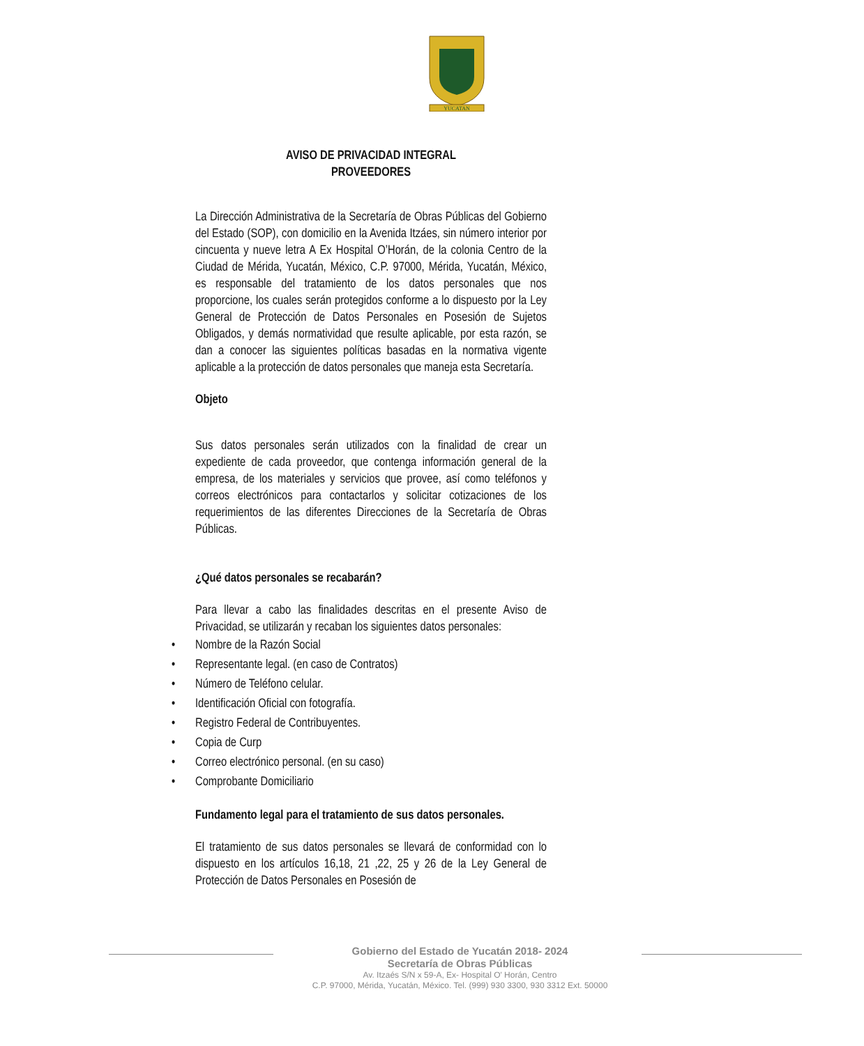YUCATAN
AVISO DE PRIVACIDAD INTEGRAL
PROVEEDORES
La Dirección Administrativa de la Secretaría de Obras Públicas del Gobierno del Estado (SOP), con domicilio en la Avenida Itzáes, sin número interior por cincuenta y nueve letra A Ex Hospital O’Horán, de la colonia Centro de la Ciudad de Mérida, Yucatán, México, C.P. 97000, Mérida, Yucatán, México, es responsable del tratamiento de los datos personales que nos proporcione, los cuales serán protegidos conforme a lo dispuesto por la Ley General de Protección de Datos Personales en Posesión de Sujetos Obligados, y demás normatividad que resulte aplicable, por esta razón, se dan a conocer las siguientes políticas basadas en la normativa vigente aplicable a la protección de datos personales que maneja esta Secretaría.
Objeto
Sus datos personales serán utilizados con la finalidad de crear un expediente de cada proveedor, que contenga información general de la empresa, de los materiales y servicios que provee, así como teléfonos y correos electrónicos para contactarlos y solicitar cotizaciones de los requerimientos de las diferentes Direcciones de la Secretaría de Obras Públicas.
¿Qué datos personales se recabarán?
Para llevar a cabo las finalidades descritas en el presente Aviso de Privacidad, se utilizarán y recaban los siguientes datos personales:
• Nombre de la Razón Social
• Representante legal. (en caso de Contratos)
• Número de Teléfono celular.
• Identificación Oficial con fotografía.
• Registro Federal de Contribuyentes.
• Copia de Curp
• Correo electrónico personal. (en su caso)
• Comprobante Domiciliario
Fundamento legal para el tratamiento de sus datos personales.
El tratamiento de sus datos personales se llevará de conformidad con lo dispuesto en los artículos 16,18, 21 ,22, 25 y 26 de la Ley General de Protección de Datos Personales en Posesión de
Gobierno del Estado de Yucatán 2018- 2024
Secretaría de Obras Públicas
Av. Itzaés S/N x 59-A, Ex- Hospital O' Horán, Centro
C.P. 97000, Mérida, Yucatán, México. Tel. (999) 930 3300, 930 3312 Ext. 50000